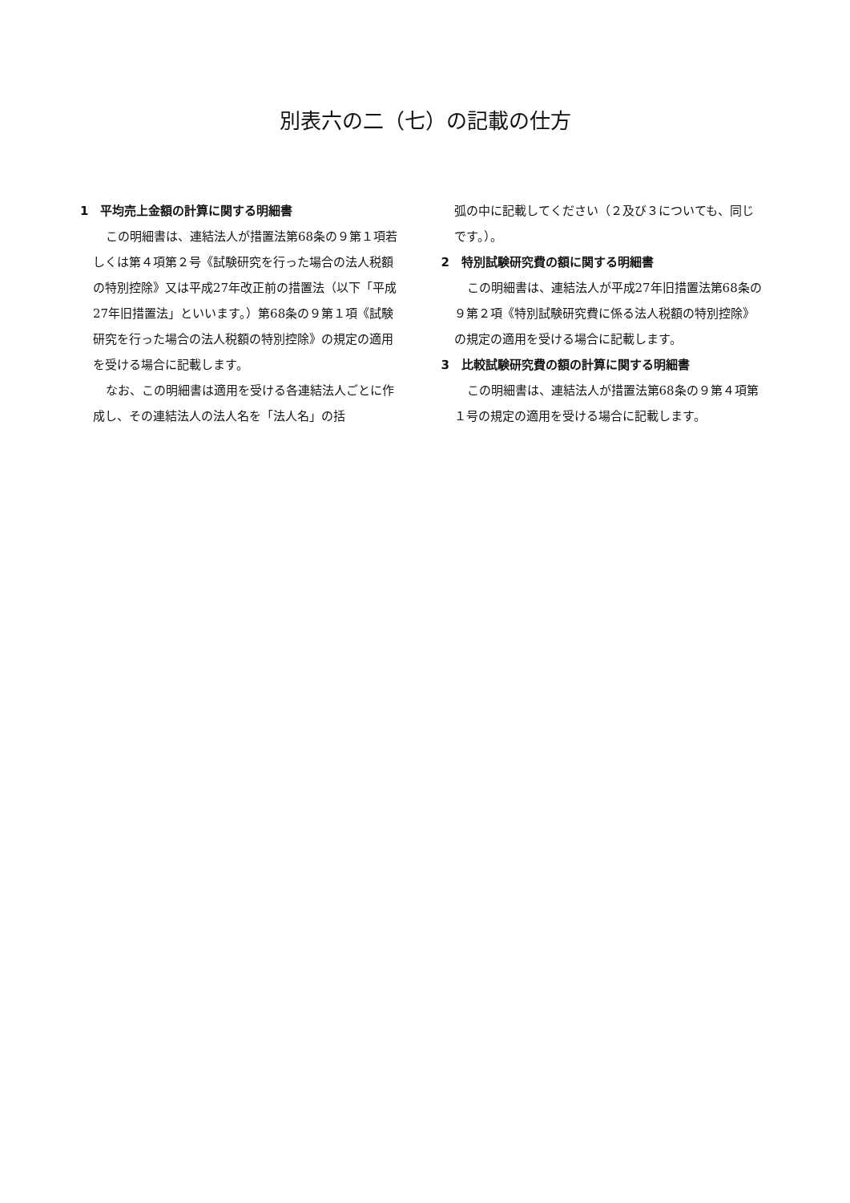別表六の二（七）の記載の仕方
1　平均売上金額の計算に関する明細書
この明細書は、連結法人が措置法第68条の９第１項若しくは第４項第２号《試験研究を行った場合の法人税額の特別控除》又は平成27年改正前の措置法（以下「平成27年旧措置法」といいます。）第68条の９第１項《試験研究を行った場合の法人税額の特別控除》の規定の適用を受ける場合に記載します。
なお、この明細書は適用を受ける各連結法人ごとに作成し、その連結法人の法人名を「法人名」の括
弧の中に記載してください（２及び３についても、同じです。）。
2　特別試験研究費の額に関する明細書
この明細書は、連結法人が平成27年旧措置法第68条の９第２項《特別試験研究費に係る法人税額の特別控除》の規定の適用を受ける場合に記載します。
3　比較試験研究費の額の計算に関する明細書
この明細書は、連結法人が措置法第68条の９第４項第１号の規定の適用を受ける場合に記載します。